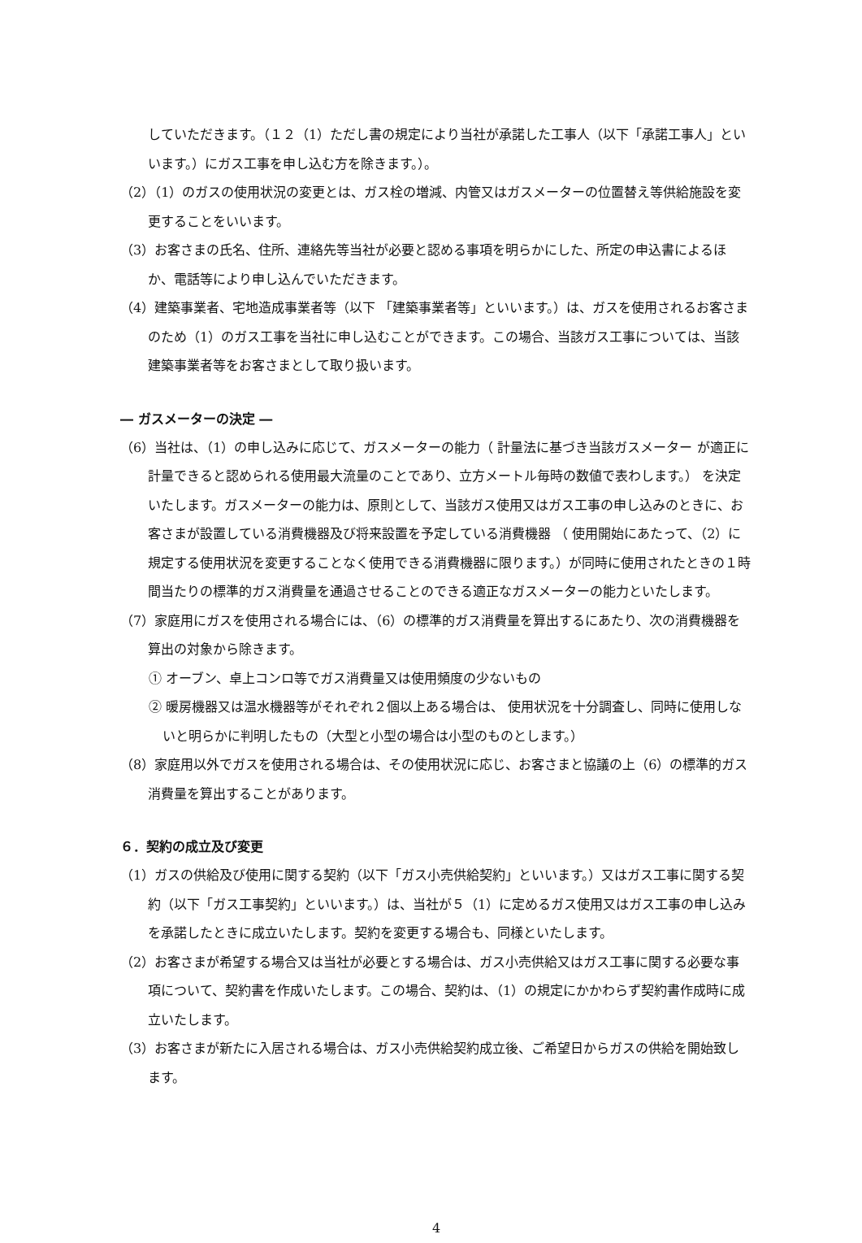していただきます。（１２（1）ただし書の規定により当社が承諾した工事人（以下「承諾工事人」といいます。）にガス工事を申し込む方を除きます。）。
（2）（1）のガスの使用状況の変更とは、ガス栓の増減、内管又はガスメーターの位置替え等供給施設を変更することをいいます。
（3）お客さまの氏名、住所、連絡先等当社が必要と認める事項を明らかにした、所定の申込書によるほか、電話等により申し込んでいただきます。
（4）建築事業者、宅地造成事業者等（以下 「建築事業者等」といいます。）は、ガスを使用されるお客さまのため（1）のガス工事を当社に申し込むことができます。この場合、当該ガス工事については、当該建築事業者等をお客さまとして取り扱います。
― ガスメーターの決定 ―
（6）当社は、（1）の申し込みに応じて、ガスメーターの能力（ 計量法に基づき当該ガスメーター が適正に計量できると認められる使用最大流量のことであり、立方メートル毎時の数値で表わします。） を決定いたします。ガスメーターの能力は、原則として、当該ガス使用又はガス工事の申し込みのときに、お客さまが設置している消費機器及び将来設置を予定している消費機器 （ 使用開始にあたって、（2）に規定する使用状況を変更することなく使用できる消費機器に限ります。）が同時に使用されたときの１時間当たりの標準的ガス消費量を通過させることのできる適正なガスメーターの能力といたします。
（7）家庭用にガスを使用される場合には、（6）の標準的ガス消費量を算出するにあたり、次の消費機器を算出の対象から除きます。
① オーブン、卓上コンロ等でガス消費量又は使用頻度の少ないもの
② 暖房機器又は温水機器等がそれぞれ２個以上ある場合は、 使用状況を十分調査し、同時に使用しないと明らかに判明したもの（大型と小型の場合は小型のものとします。）
（8）家庭用以外でガスを使用される場合は、その使用状況に応じ、お客さまと協議の上（6）の標準的ガス消費量を算出することがあります。
６．契約の成立及び変更
（1）ガスの供給及び使用に関する契約（以下「ガス小売供給契約」といいます。）又はガス工事に関する契約（以下「ガス工事契約」といいます。）は、当社が５（1）に定めるガス使用又はガス工事の申し込みを承諾したときに成立いたします。契約を変更する場合も、同様といたします。
（2）お客さまが希望する場合又は当社が必要とする場合は、ガス小売供給又はガス工事に関する必要な事項について、契約書を作成いたします。この場合、契約は、（1）の規定にかかわらず契約書作成時に成立いたします。
（3）お客さまが新たに入居される場合は、ガス小売供給契約成立後、ご希望日からガスの供給を開始致します。
4